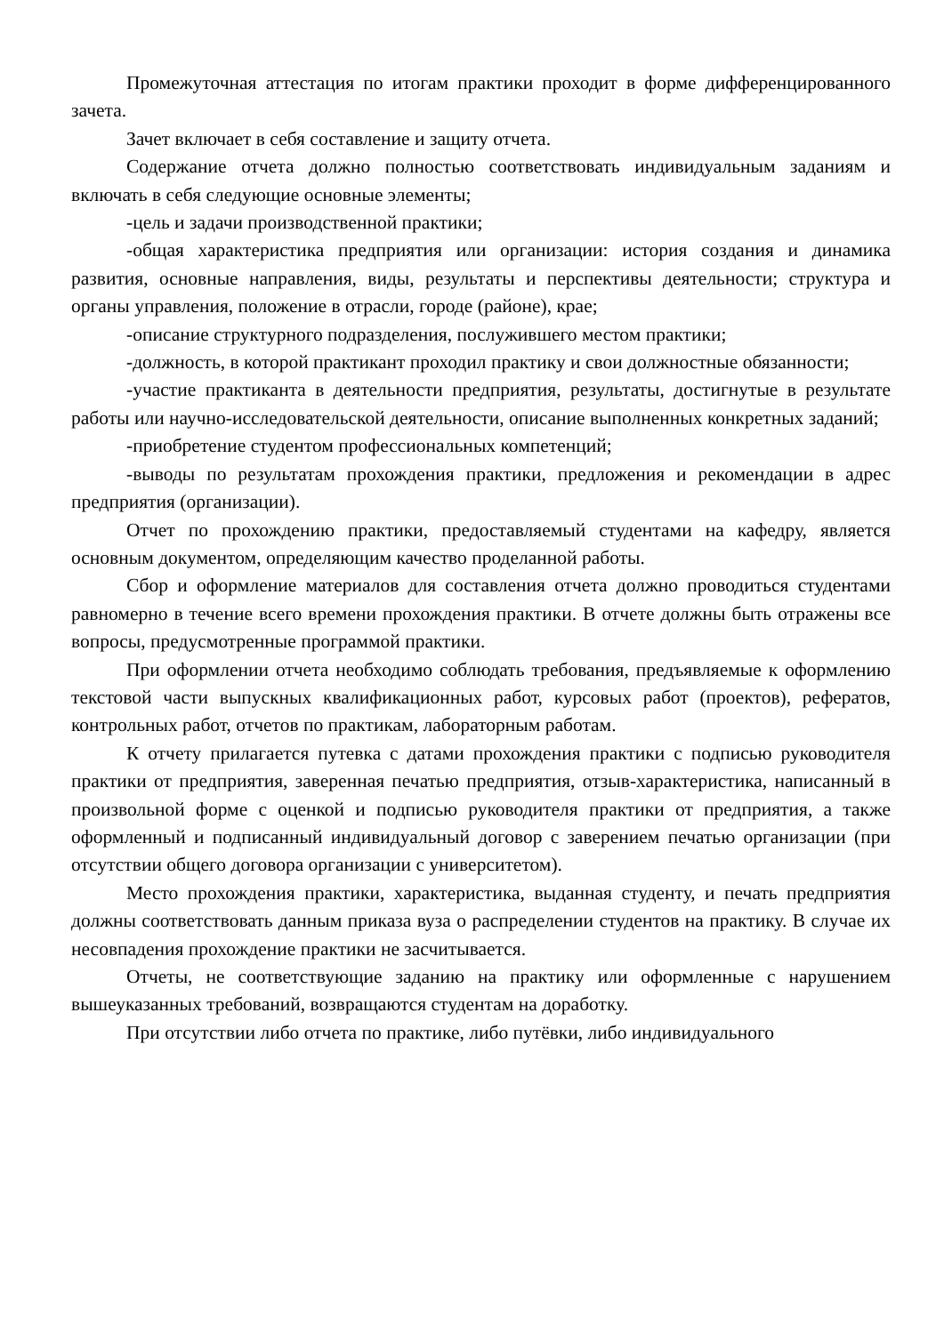Промежуточная аттестация по итогам практики проходит в форме дифференцированного зачета.
Зачет включает в себя составление и защиту отчета.
Содержание отчета должно полностью соответствовать индивидуальным заданиям и включать в себя следующие основные элементы;
-цель и задачи производственной практики;
-общая характеристика предприятия или организации: история создания и динамика развития, основные направления, виды, результаты и перспективы деятельности; структура и органы управления, положение в отрасли, городе (районе), крае;
-описание структурного подразделения, послужившего местом практики;
-должность, в которой практикант проходил практику и свои должностные обязанности;
-участие практиканта в деятельности предприятия, результаты, достигнутые в результате работы или научно-исследовательской деятельности, описание выполненных конкретных заданий;
-приобретение студентом профессиональных компетенций;
-выводы по результатам прохождения практики, предложения и рекомендации в адрес предприятия (организации).
Отчет по прохождению практики, предоставляемый студентами на кафедру, является основным документом, определяющим качество проделанной работы.
Сбор и оформление материалов для составления отчета должно проводиться студентами равномерно в течение всего времени прохождения практики. В отчете должны быть отражены все вопросы, предусмотренные программой практики.
При оформлении отчета необходимо соблюдать требования, предъявляемые к оформлению текстовой части выпускных квалификационных работ, курсовых работ (проектов), рефератов, контрольных работ, отчетов по практикам, лабораторным работам.
К отчету прилагается путевка с датами прохождения практики с подписью руководителя практики от предприятия, заверенная печатью предприятия, отзыв-характеристика, написанный в произвольной форме с оценкой и подписью руководителя практики от предприятия, а также оформленный и подписанный индивидуальный договор с заверением печатью организации (при отсутствии общего договора организации с университетом).
Место прохождения практики, характеристика, выданная студенту, и печать предприятия должны соответствовать данным приказа вуза о распределении студентов на практику. В случае их несовпадения прохождение практики не засчитывается.
Отчеты, не соответствующие заданию на практику или оформленные с нарушением вышеуказанных требований, возвращаются студентам на доработку.
При отсутствии либо отчета по практике, либо путёвки, либо индивидуального